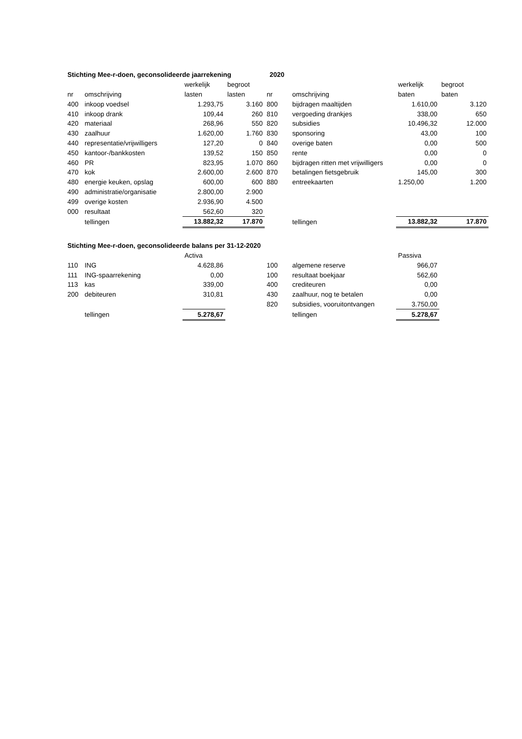| Stichting Mee-r-doen, geconsolideerde jaarrekening | | | | 2020 | | | |
| | | werkelijk | begroot | | | werkelijk | begroot |
| nr | omschrijving | lasten | lasten | nr | omschrijving | baten | baten |
| 400 | inkoop voedsel | 1.293,75 | 3.160 | 800 | bijdragen maaltijden | 1.610,00 | 3.120 |
| 410 | inkoop drank | 109,44 | 260 | 810 | vergoeding drankjes | 338,00 | 650 |
| 420 | materiaal | 268,96 | 550 | 820 | subsidies | 10.496,32 | 12.000 |
| 430 | zaalhuur | 1.620,00 | 1.760 | 830 | sponsoring | 43,00 | 100 |
| 440 | representatie/vrijwilligers | 127,20 | 0 | 840 | overige baten | 0,00 | 500 |
| 450 | kantoor-/bankkosten | 139,52 | 150 | 850 | rente | 0,00 | 0 |
| 460 | PR | 823,95 | 1.070 | 860 | bijdragen ritten met vrijwilligers | 0,00 | 0 |
| 470 | kok | 2.600,00 | 2.600 | 870 | betalingen fietsgebruik | 145,00 | 300 |
| 480 | energie keuken, opslag | 600,00 | 600 | 880 | entreekaarten | 1.250,00 | 1.200 |
| 490 | administratie/organisatie | 2.800,00 | 2.900 | | | | |
| 499 | overige kosten | 2.936,90 | 4.500 | | | | |
| 000 | resultaat | 562,60 | 320 | | | | |
| | tellingen | 13.882,32 | 17.870 | | tellingen | 13.882,32 | 17.870 |
| Stichting Mee-r-doen, geconsolideerde balans per 31-12-2020 | | | | | | | |
| | | Activa | | | | Passiva | |
| 110 | ING | 4.628,86 | | 100 | algemene reserve | 966,07 | |
| 111 | ING-spaarrekening | 0,00 | | 100 | resultaat boekjaar | 562,60 | |
| 113 | kas | 339,00 | | 400 | crediteuren | 0,00 | |
| 200 | debiteuren | 310,81 | | 430 | zaalhuur, nog te betalen | 0,00 | |
| | | | | 820 | subsidies, vooruitontvangen | 3.750,00 | |
| | tellingen | 5.278,67 | | | tellingen | 5.278,67 | |